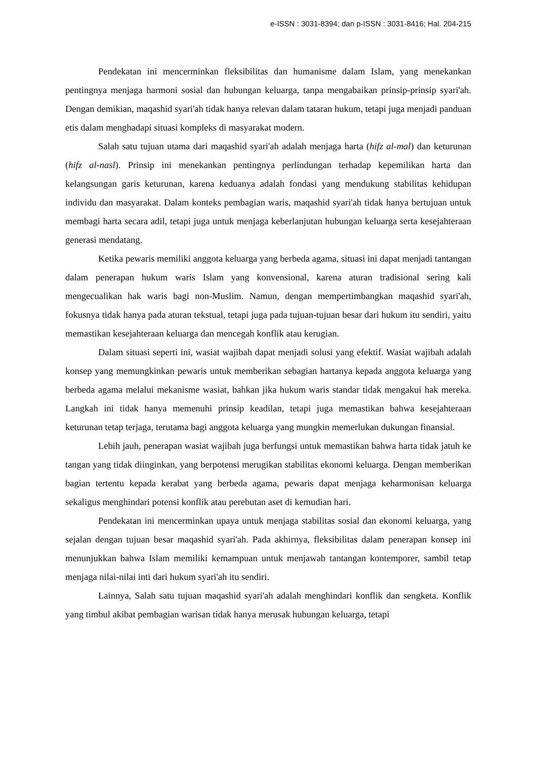e-ISSN : 3031-8394; dan p-ISSN : 3031-8416; Hal. 204-215
Pendekatan ini mencerminkan fleksibilitas dan humanisme dalam Islam, yang menekankan pentingnya menjaga harmoni sosial dan hubungan keluarga, tanpa mengabaikan prinsip-prinsip syari'ah. Dengan demikian, maqashid syari'ah tidak hanya relevan dalam tataran hukum, tetapi juga menjadi panduan etis dalam menghadapi situasi kompleks di masyarakat modern.
Salah satu tujuan utama dari maqashid syari'ah adalah menjaga harta (hifz al-mal) dan keturunan (hifz al-nasl). Prinsip ini menekankan pentingnya perlindungan terhadap kepemilikan harta dan kelangsungan garis keturunan, karena keduanya adalah fondasi yang mendukung stabilitas kehidupan individu dan masyarakat. Dalam konteks pembagian waris, maqashid syari'ah tidak hanya bertujuan untuk membagi harta secara adil, tetapi juga untuk menjaga keberlanjutan hubungan keluarga serta kesejahteraan generasi mendatang.
Ketika pewaris memiliki anggota keluarga yang berbeda agama, situasi ini dapat menjadi tantangan dalam penerapan hukum waris Islam yang konvensional, karena aturan tradisional sering kali mengecualikan hak waris bagi non-Muslim. Namun, dengan mempertimbangkan maqashid syari'ah, fokusnya tidak hanya pada aturan tekstual, tetapi juga pada tujuan-tujuan besar dari hukum itu sendiri, yaitu memastikan kesejahteraan keluarga dan mencegah konflik atau kerugian.
Dalam situasi seperti ini, wasiat wajibah dapat menjadi solusi yang efektif. Wasiat wajibah adalah konsep yang memungkinkan pewaris untuk memberikan sebagian hartanya kepada anggota keluarga yang berbeda agama melalui mekanisme wasiat, bahkan jika hukum waris standar tidak mengakui hak mereka. Langkah ini tidak hanya memenuhi prinsip keadilan, tetapi juga memastikan bahwa kesejahteraan keturunan tetap terjaga, terutama bagi anggota keluarga yang mungkin memerlukan dukungan finansial.
Lebih jauh, penerapan wasiat wajibah juga berfungsi untuk memastikan bahwa harta tidak jatuh ke tangan yang tidak diinginkan, yang berpotensi merugikan stabilitas ekonomi keluarga. Dengan memberikan bagian tertentu kepada kerabat yang berbeda agama, pewaris dapat menjaga keharmonisan keluarga sekaligus menghindari potensi konflik atau perebutan aset di kemudian hari.
Pendekatan ini mencerminkan upaya untuk menjaga stabilitas sosial dan ekonomi keluarga, yang sejalan dengan tujuan besar maqashid syari'ah. Pada akhirnya, fleksibilitas dalam penerapan konsep ini menunjukkan bahwa Islam memiliki kemampuan untuk menjawab tantangan kontemporer, sambil tetap menjaga nilai-nilai inti dari hukum syari'ah itu sendiri.
Lainnya, Salah satu tujuan maqashid syari'ah adalah menghindari konflik dan sengketa. Konflik yang timbul akibat pembagian warisan tidak hanya merusak hubungan keluarga, tetapi